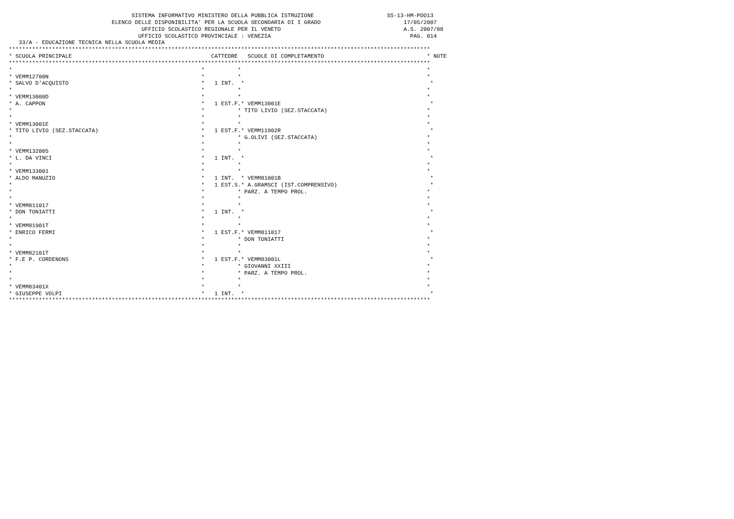SISTEMA INFORMATIVO MINISTERO DELLA PUBBLICA ISTRUZIONE                      SS-13-HM-PDO13
                               ELENCO DELLE DISPONIBILITA' PER LA SCUOLA SECONDARIA DI I GRADO                         17/05/2007
                                        UFFICIO SCOLASTICO REGIONALE PER IL VENETO                                     A.S. 2007/08
                                       UFFICIO SCOLASTICO PROVINCIALE : VENEZIA                                          PAG. 014
   33/A - EDUCAZIONE TECNICA NELLA SCUOLA MEDIA
*******************************************************************************************************************************
* SCUOLA PRINCIPALE                                          CATTEDRE   SCUOLE DI COMPLETAMENTO                               * NOTE
*******************************************************************************************************************************
*                                                         *          *                                                        *
* VEMM12700N                                              *          *                                                        *
* SALVO D'ACQUISTO                                        *   1 INT.  *                                                        *
*                                                         *          *                                                        *
* VEMM13000D                                              *          *                                                        *
* A. CAPPON                                               *   1 EST.F.* VEMM13001E                                             *
*                                                         *          * TITO LIVIO (SEZ.STACCATA)                              *
*                                                         *          *                                                        *
* VEMM13001E                                              *          *                                                        *
* TITO LIVIO (SEZ.STACCATA)                               *   1 EST.F.* VEMM11902R                                             *
*                                                         *          * G.OLIVI (SEZ.STACCATA)                                 *
*                                                         *          *                                                        *
* VEMM132005                                              *          *                                                        *
* L. DA VINCI                                             *   1 INT.  *                                                        *
*                                                         *          *                                                        *
* VEMM133001                                              *          *                                                        *
* ALDO MANUZIO                                            *   1 INT.  * VEMM81001B                                             *
*                                                         *   1 EST.S.* A.GRAMSCI (IST.COMPRENSIVO)                            *
*                                                         *          * PARZ. A TEMPO PROL.                                    *
*                                                         *          *                                                        *
* VEMM811017                                              *          *                                                        *
* DON TONIATTI                                            *   1 INT.  *                                                        *
*                                                         *          *                                                        *
* VEMM81901T                                              *          *                                                        *
* ENRICO FERMI                                            *   1 EST.F.* VEMM811017                                             *
*                                                         *          * DON TONIATTI                                           *
*                                                         *          *                                                        *
* VEMM82101T                                              *          *                                                        *
* F.E P. CORDENONS                                        *   1 EST.F.* VEMM83001L                                             *
*                                                         *          * GIOVANNI XXIII                                         *
*                                                         *          * PARZ. A TEMPO PROL.                                    *
*                                                         *          *                                                        *
* VEMM83401X                                              *          *                                                        *
* GIUSEPPE VOLPI                                          *   1 INT.  *                                                        *
*******************************************************************************************************************************